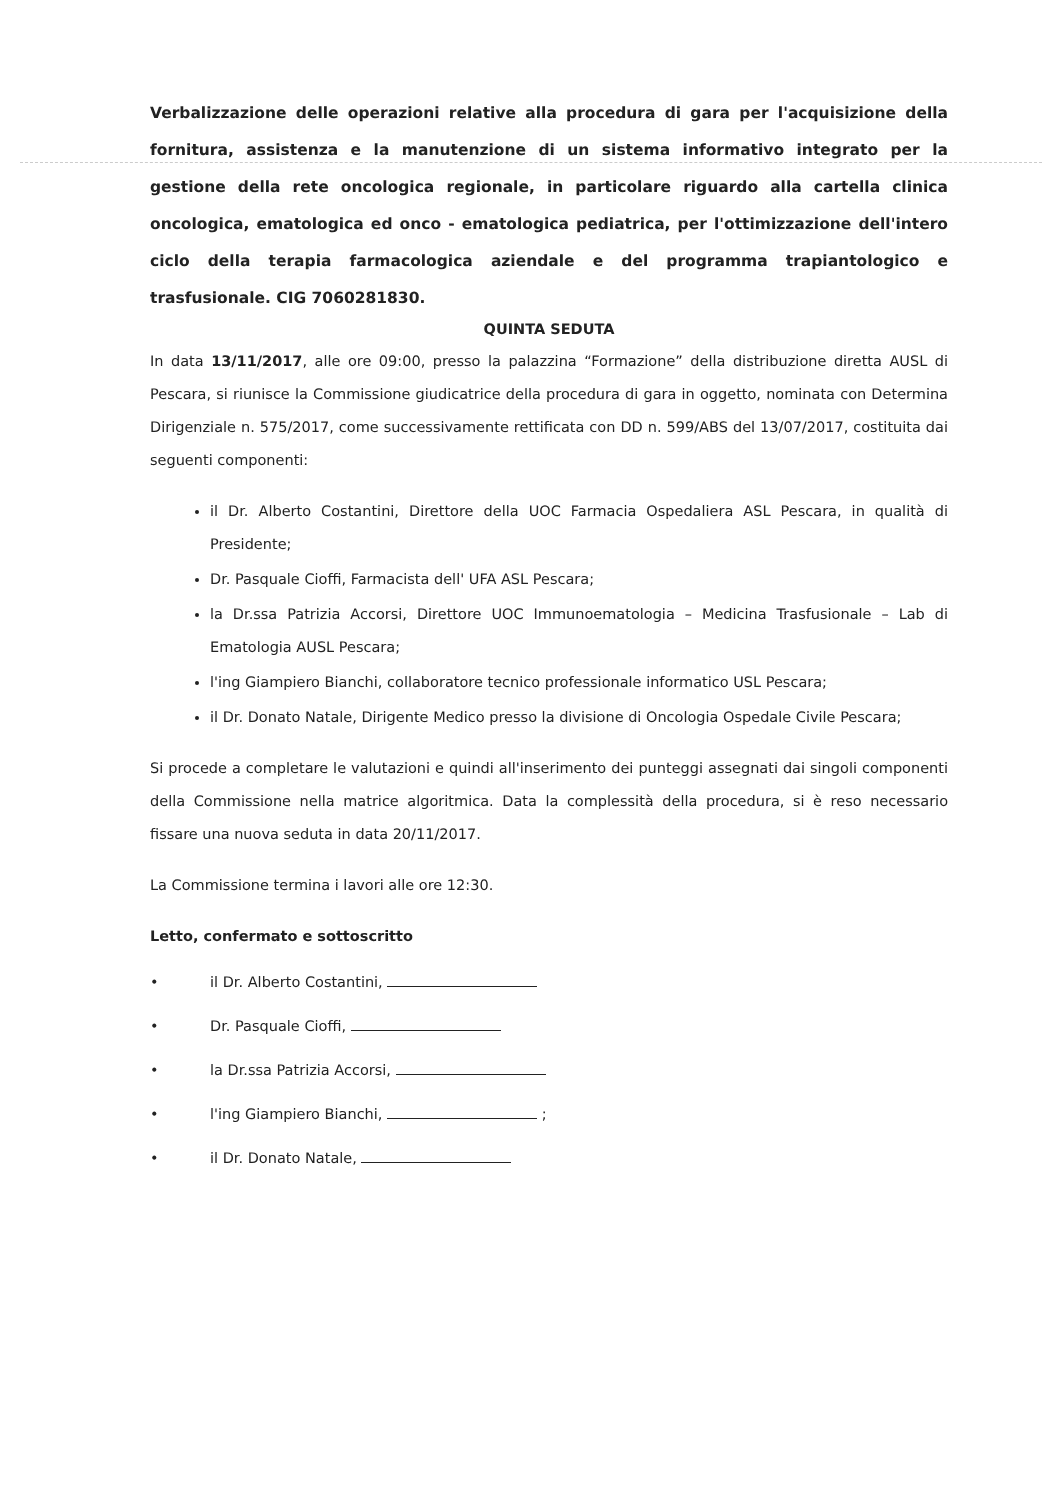Verbalizzazione delle operazioni relative alla procedura di gara per l'acquisizione della fornitura, assistenza e la manutenzione di un sistema informativo integrato per la gestione della rete oncologica regionale, in particolare riguardo alla cartella clinica oncologica, ematologica ed onco - ematologica pediatrica, per l'ottimizzazione dell'intero ciclo della terapia farmacologica aziendale e del programma trapiantologico e trasfusionale. CIG 7060281830.
QUINTA SEDUTA
In data 13/11/2017, alle ore 09:00, presso la palazzina “Formazione” della distribuzione diretta AUSL di Pescara, si riunisce la Commissione giudicatrice della procedura di gara in oggetto, nominata con Determina Dirigenziale n. 575/2017, come successivamente rettificata con DD n. 599/ABS del 13/07/2017, costituita dai seguenti componenti:
il Dr. Alberto Costantini, Direttore della UOC Farmacia Ospedaliera ASL Pescara, in qualità di Presidente;
Dr. Pasquale Cioffi, Farmacista dell' UFA ASL Pescara;
la Dr.ssa Patrizia Accorsi, Direttore UOC Immunoematologia – Medicina Trasfusionale – Lab di Ematologia AUSL Pescara;
l'ing Giampiero Bianchi, collaboratore tecnico professionale informatico USL Pescara;
il Dr. Donato Natale, Dirigente Medico presso la divisione di Oncologia Ospedale Civile Pescara;
Si procede a completare le valutazioni e quindi all'inserimento dei punteggi assegnati dai singoli componenti della Commissione nella matrice algoritmica. Data la complessità della procedura, si è reso necessario fissare una nuova seduta in data 20/11/2017.
La Commissione termina i lavori alle ore 12:30.
Letto, confermato e sottoscritto
• il Dr. Alberto Costantini,
• Dr. Pasquale Cioffi,
• la Dr.ssa Patrizia Accorsi,
• l'ing Giampiero Bianchi, ;
• il Dr. Donato Natale,